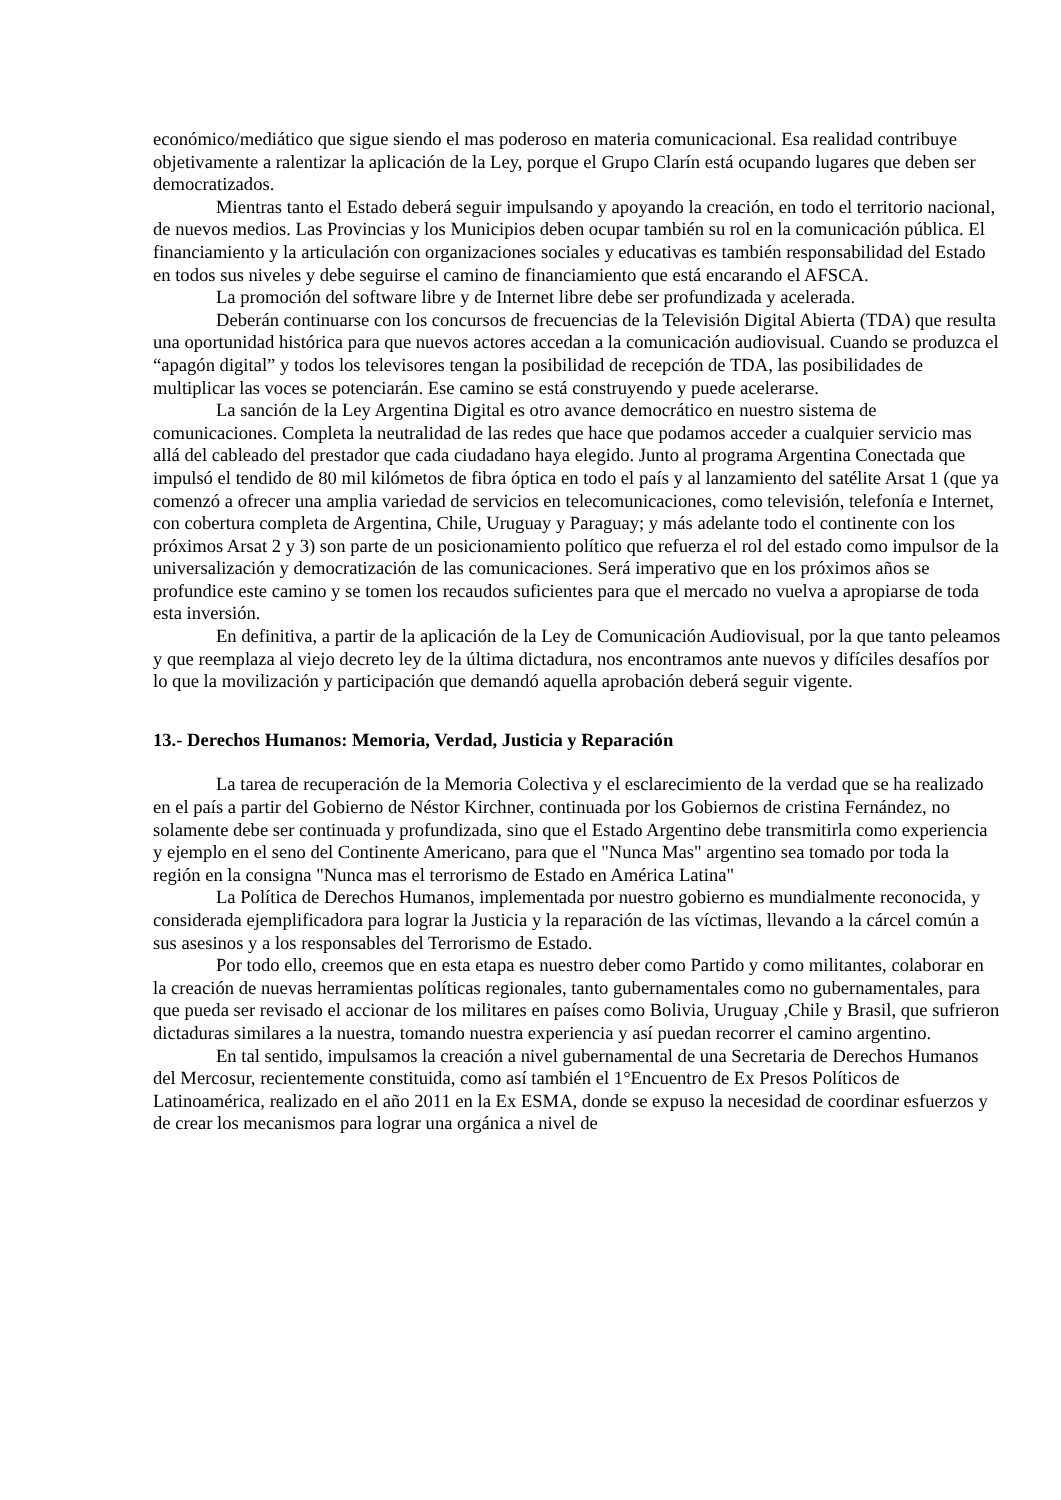económico/mediático que sigue siendo el mas poderoso en materia comunicacional. Esa realidad contribuye objetivamente a ralentizar la aplicación de la Ley, porque el Grupo Clarín está ocupando lugares que deben ser democratizados.
Mientras tanto el Estado deberá seguir impulsando y apoyando la creación, en todo el territorio nacional, de nuevos medios. Las Provincias y los Municipios deben ocupar también su rol en la comunicación pública. El financiamiento y la articulación con organizaciones sociales y educativas es también responsabilidad del Estado en todos sus niveles y debe seguirse el camino de financiamiento que está encarando el AFSCA.
La promoción del software libre y de Internet libre debe ser profundizada y acelerada.
Deberán continuarse con los concursos de frecuencias de la Televisión Digital Abierta (TDA) que resulta una oportunidad histórica para que nuevos actores accedan a la comunicación audiovisual. Cuando se produzca el “apagón digital” y todos los televisores tengan la posibilidad de recepción de TDA, las posibilidades de multiplicar las voces se potenciarán. Ese camino se está construyendo y puede acelerarse.
La sanción de la Ley Argentina Digital es otro avance democrático en nuestro sistema de comunicaciones. Completa la neutralidad de las redes que hace que podamos acceder a cualquier servicio mas allá del cableado del prestador que cada ciudadano haya elegido. Junto al programa Argentina Conectada que impulsó el tendido de 80 mil kilómetos de fibra óptica en todo el país y al lanzamiento del satélite Arsat 1 (que ya comenzó a ofrecer una amplia variedad de servicios en telecomunicaciones, como televisión, telefonía e Internet, con cobertura completa de Argentina, Chile, Uruguay y Paraguay; y más adelante todo el continente con los próximos Arsat 2 y 3) son parte de un posicionamiento político que refuerza el rol del estado como impulsor de la universalización y democratización de las comunicaciones. Será imperativo que en los próximos años se profundice este camino y se tomen los recaudos suficientes para que el mercado no vuelva a apropiarse de toda esta inversión.
En definitiva, a partir de la aplicación de la Ley de Comunicación Audiovisual, por la que tanto peleamos y que reemplaza al viejo decreto ley de la última dictadura, nos encontramos ante nuevos y difíciles desafíos por lo que la movilización y participación que demandó aquella aprobación deberá seguir vigente.
13.- Derechos Humanos: Memoria, Verdad, Justicia y Reparación
La tarea de recuperación de la Memoria Colectiva y el esclarecimiento de la verdad que se ha realizado en el país a partir del Gobierno de Néstor Kirchner, continuada por los Gobiernos de cristina Fernández, no solamente debe ser continuada y profundizada, sino que el Estado Argentino debe transmitirla como experiencia y ejemplo en el seno del Continente Americano, para que el "Nunca Mas" argentino sea tomado por toda la región en la consigna "Nunca mas el terrorismo de Estado en América Latina"
La Política de Derechos Humanos, implementada por nuestro gobierno es mundialmente reconocida, y considerada ejemplificadora para lograr la Justicia y la reparación de las víctimas, llevando a la cárcel común a sus asesinos y a los responsables del Terrorismo de Estado.
Por todo ello, creemos que en esta etapa es nuestro deber como Partido y como militantes, colaborar en la creación de nuevas herramientas políticas regionales, tanto gubernamentales como no gubernamentales, para que pueda ser revisado el accionar de los militares en países como Bolivia, Uruguay ,Chile y Brasil, que sufrieron dictaduras similares a la nuestra, tomando nuestra experiencia y así puedan recorrer el camino argentino.
En tal sentido, impulsamos la creación a nivel gubernamental de una Secretaria de Derechos Humanos del Mercosur, recientemente constituida, como así también el 1°Encuentro de Ex Presos Políticos de Latinoamérica, realizado en el año 2011 en la Ex ESMA, donde se expuso la necesidad de coordinar esfuerzos y de crear los mecanismos para lograr una orgánica a nivel de